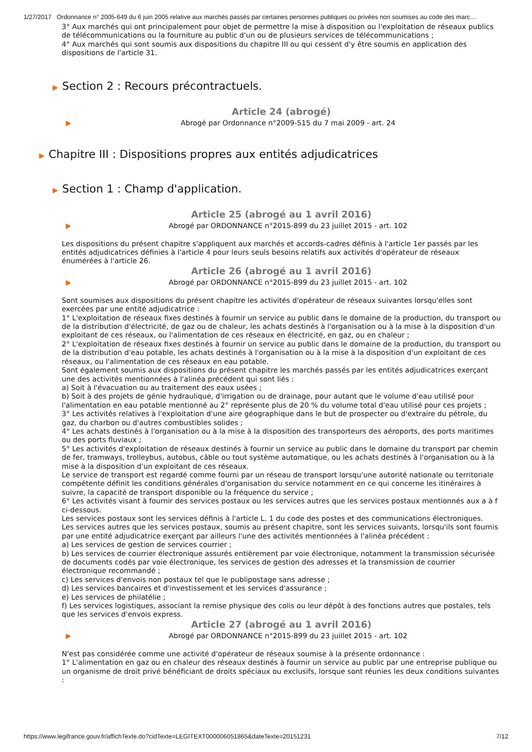1/27/2017 Ordonnance n° 2005-649 du 6 juin 2005 relative aux marchés passés par certaines personnes publiques ou privées non soumises au code des marc…
3° Aux marchés qui ont principalement pour objet de permettre la mise à disposition ou l'exploitation de réseaux publics de télécommunications ou la fourniture au public d'un ou de plusieurs services de télécommunications ;
4° Aux marchés qui sont soumis aux dispositions du chapitre III ou qui cessent d'y être soumis en application des dispositions de l'article 31.
▶ Section 2 : Recours précontractuels.
Article 24 (abrogé)
▶ Abrogé par Ordonnance n°2009-515 du 7 mai 2009 - art. 24
▶ Chapitre III : Dispositions propres aux entités adjudicatrices
▶ Section 1 : Champ d'application.
Article 25 (abrogé au 1 avril 2016)
▶ Abrogé par ORDONNANCE n°2015-899 du 23 juillet 2015 - art. 102
Les dispositions du présent chapitre s'appliquent aux marchés et accords-cadres définis à l'article 1er passés par les entités adjudicatrices définies à l'article 4 pour leurs seuls besoins relatifs aux activités d'opérateur de réseaux énumérées à l'article 26.
Article 26 (abrogé au 1 avril 2016)
▶ Abrogé par ORDONNANCE n°2015-899 du 23 juillet 2015 - art. 102
Sont soumises aux dispositions du présent chapitre les activités d'opérateur de réseaux suivantes lorsqu'elles sont exercées par une entité adjudicatrice :
1° L'exploitation de réseaux fixes destinés à fournir un service au public dans le domaine de la production, du transport ou de la distribution d'électricité, de gaz ou de chaleur, les achats destinés à l'organisation ou à la mise à la disposition d'un exploitant de ces réseaux, ou l'alimentation de ces réseaux en électricité, en gaz, ou en chaleur ;
2° L'exploitation de réseaux fixes destinés à fournir un service au public dans le domaine de la production, du transport ou de la distribution d'eau potable, les achats destinés à l'organisation ou à la mise à la disposition d'un exploitant de ces réseaux, ou l'alimentation de ces réseaux en eau potable.
Sont également soumis aux dispositions du présent chapitre les marchés passés par les entités adjudicatrices exerçant une des activités mentionnées à l'alinéa précédent qui sont liés :
a) Soit à l'évacuation ou au traitement des eaux usées ;
b) Soit à des projets de génie hydraulique, d'irrigation ou de drainage, pour autant que le volume d'eau utilisé pour l'alimentation en eau potable mentionné au 2° représente plus de 20 % du volume total d'eau utilisé pour ces projets ;
3° Les activités relatives à l'exploitation d'une aire géographique dans le but de prospecter ou d'extraire du pétrole, du gaz, du charbon ou d'autres combustibles solides ;
4° Les achats destinés à l'organisation ou à la mise à la disposition des transporteurs des aéroports, des ports maritimes ou des ports fluviaux ;
5° Les activités d'exploitation de réseaux destinés à fournir un service au public dans le domaine du transport par chemin de fer, tramways, trolleybus, autobus, câble ou tout système automatique, ou les achats destinés à l'organisation ou à la mise à la disposition d'un exploitant de ces réseaux.
Le service de transport est regardé comme fourni par un réseau de transport lorsqu'une autorité nationale ou territoriale compétente définit les conditions générales d'organisation du service notamment en ce qui concerne les itinéraires à suivre, la capacité de transport disponible ou la fréquence du service ;
6° Les activités visant à fournir des services postaux ou les services autres que les services postaux mentionnés aux a à f ci-dessous.
Les services postaux sont les services définis à l'article L. 1 du code des postes et des communications électroniques.
Les services autres que les services postaux, soumis au présent chapitre, sont les services suivants, lorsqu'ils sont fournis par une entité adjudicatrice exerçant par ailleurs l'une des activités mentionnées à l'alinéa précédent :
a) Les services de gestion de services courrier ;
b) Les services de courrier électronique assurés entièrement par voie électronique, notamment la transmission sécurisée de documents codés par voie électronique, les services de gestion des adresses et la transmission de courrier électronique recommandé ;
c) Les services d'envois non postaux tel que le publipostage sans adresse ;
d) Les services bancaires et d'investissement et les services d'assurance ;
e) Les services de philatélie ;
f) Les services logistiques, associant la remise physique des colis ou leur dépôt à des fonctions autres que postales, tels que les services d'envois express.
Article 27 (abrogé au 1 avril 2016)
▶ Abrogé par ORDONNANCE n°2015-899 du 23 juillet 2015 - art. 102
N'est pas considérée comme une activité d'opérateur de réseaux soumise à la présente ordonnance :
1° L'alimentation en gaz ou en chaleur des réseaux destinés à fournir un service au public par une entreprise publique ou un organisme de droit privé bénéficiant de droits spéciaux ou exclusifs, lorsque sont réunies les deux conditions suivantes :
https://www.legifrance.gouv.fr/affichTexte.do?cidTexte=LEGITEXT000006051865&dateTexte=20151231 7/12